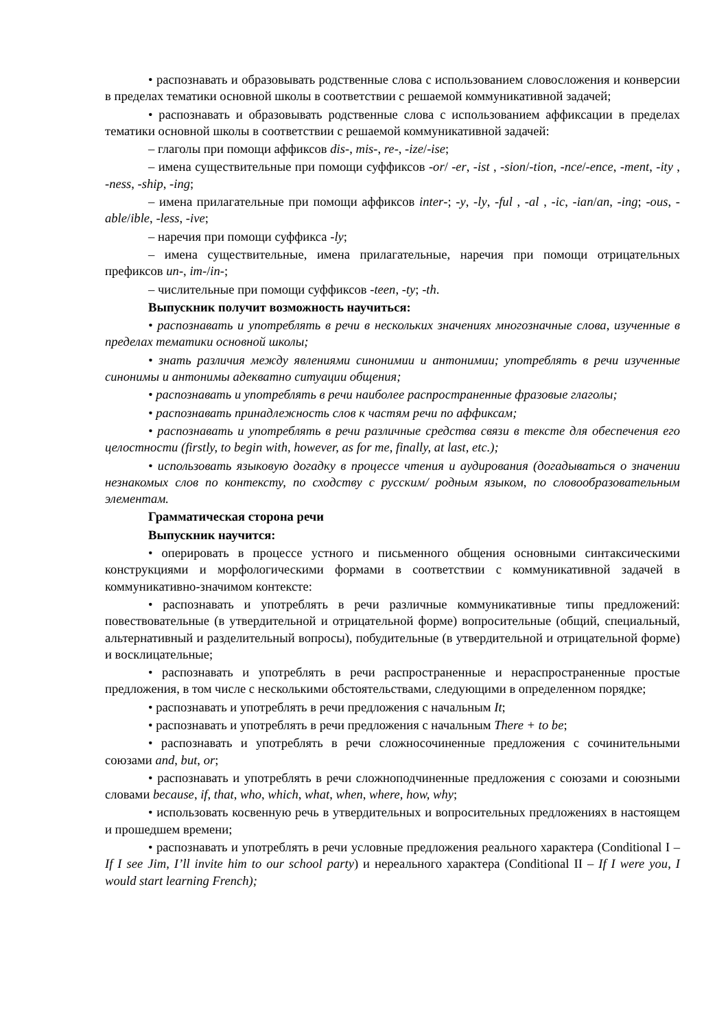• распознавать и образовывать родственные слова с использованием словосложения и конверсии в пределах тематики основной школы в соответствии с решаемой коммуникативной задачей;
• распознавать и образовывать родственные слова с использованием аффиксации в пределах тематики основной школы в соответствии с решаемой коммуникативной задачей:
– глаголы при помощи аффиксов dis-, mis-, re-, -ize/-ise;
– имена существительные при помощи суффиксов -or/ -er, -ist , -sion/-tion, -nce/-ence, -ment, -ity , -ness, -ship, -ing;
– имена прилагательные при помощи аффиксов inter-; -y, -ly, -ful , -al , -ic, -ian/an, -ing; -ous, -able/ible, -less, -ive;
– наречия при помощи суффикса -ly;
– имена существительные, имена прилагательные, наречия при помощи отрицательных префиксов un-, im-/in-;
– числительные при помощи суффиксов -teen, -ty; -th.
Выпускник получит возможность научиться:
• распознавать и употреблять в речи в нескольких значениях многозначные слова, изученные в пределах тематики основной школы;
• знать различия между явлениями синонимии и антонимии; употреблять в речи изученные синонимы и антонимы адекватно ситуации общения;
• распознавать и употреблять в речи наиболее распространенные фразовые глаголы;
• распознавать принадлежность слов к частям речи по аффиксам;
• распознавать и употреблять в речи различные средства связи в тексте для обеспечения его целостности (firstly, to begin with, however, as for me, finally, at last, etc.);
• использовать языковую догадку в процессе чтения и аудирования (догадываться о значении незнакомых слов по контексту, по сходству с русским/ родным языком, по словообразовательным элементам.
Грамматическая сторона речи
Выпускник научится:
• оперировать в процессе устного и письменного общения основными синтаксическими конструкциями и морфологическими формами в соответствии с коммуникативной задачей в коммуникативно-значимом контексте:
• распознавать и употреблять в речи различные коммуникативные типы предложений: повествовательные (в утвердительной и отрицательной форме) вопросительные (общий, специальный, альтернативный и разделительный вопросы), побудительные (в утвердительной и отрицательной форме) и восклицательные;
• распознавать и употреблять в речи распространенные и нераспространенные простые предложения, в том числе с несколькими обстоятельствами, следующими в определенном порядке;
• распознавать и употреблять в речи предложения с начальным It;
• распознавать и употреблять в речи предложения с начальным There + to be;
• распознавать и употреблять в речи сложносочиненные предложения с сочинительными союзами and, but, or;
• распознавать и употреблять в речи сложноподчиненные предложения с союзами и союзными словами because, if, that, who, which, what, when, where, how, why;
• использовать косвенную речь в утвердительных и вопросительных предложениях в настоящем и прошедшем времени;
• распознавать и употреблять в речи условные предложения реального характера (Conditional I – If I see Jim, I’ll invite him to our school party) и нереального характера (Conditional II – If I were you, I would start learning French);